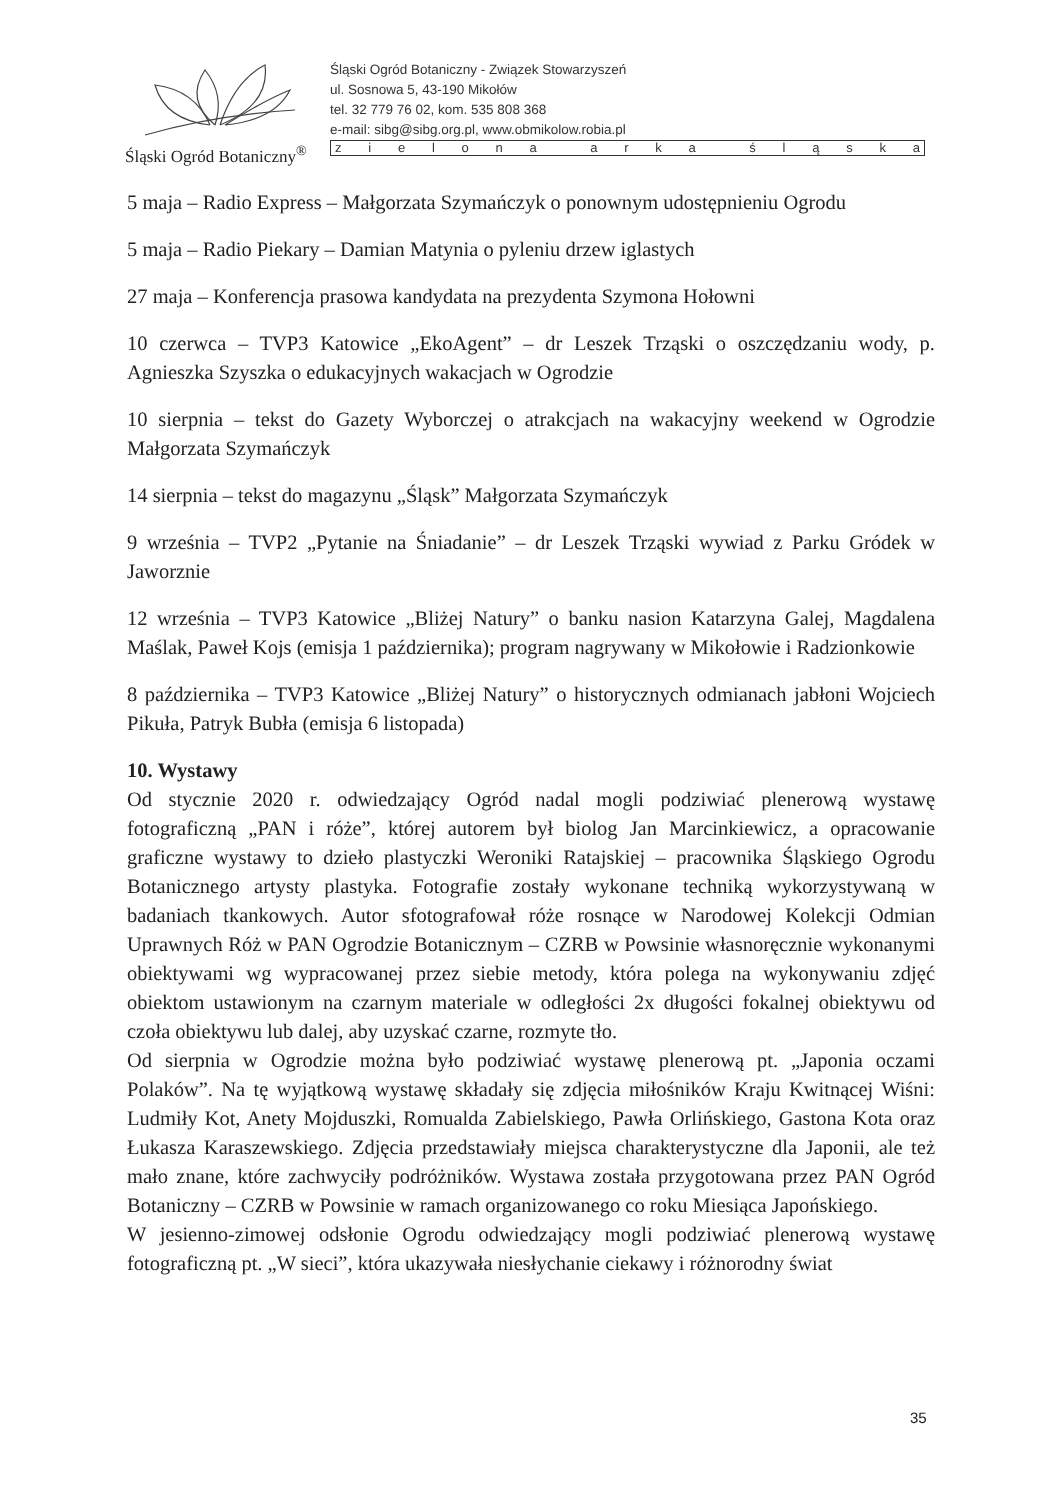Śląski Ogród Botaniczny<sup>®</sup>
Śląski Ogród Botaniczny - Związek Stowarzyszeń
ul. Sosnowa 5, 43-190 Mikołów
tel. 32 779 76 02, kom. 535 808 368
e-mail: sibg@sibg.org.pl, www.obmikolow.robia.pl
zielona arka śląska
5 maja – Radio Express – Małgorzata Szymańczyk o ponownym udostępnieniu Ogrodu
5 maja – Radio Piekary – Damian Matynia o pyleniu drzew iglastych
27 maja – Konferencja prasowa kandydata na prezydenta Szymona Hołowni
10 czerwca – TVP3 Katowice „EkoAgent” – dr Leszek Trząski o oszczędzaniu wody, p. Agnieszka Szyszka o edukacyjnych wakacjach w Ogrodzie
10 sierpnia – tekst do Gazety Wyborczej o atrakcjach na wakacyjny weekend w Ogrodzie Małgorzata Szymańczyk
14 sierpnia – tekst do magazynu „Śląsk” Małgorzata Szymańczyk
9 września – TVP2 „Pytanie na Śniadanie” – dr Leszek Trząski wywiad z Parku Gródek w Jaworznie
12 września – TVP3 Katowice „Bliżej Natury” o banku nasion Katarzyna Galej, Magdalena Maślak, Paweł Kojs (emisja 1 października); program nagrywany w Mikołowie i Radzionkowie
8 października – TVP3 Katowice „Bliżej Natury” o historycznych odmianach jabłoni Wojciech Pikuła, Patryk Bubła (emisja 6 listopada)
10. Wystawy
Od stycznie 2020 r. odwiedzający Ogród nadal mogli podziwiać plenerową wystawę fotograficzną „PAN i róże”, której autorem był biolog Jan Marcinkiewicz, a opracowanie graficzne wystawy to dzieło plastyczki Weroniki Ratajskiej – pracownika Śląskiego Ogrodu Botanicznego artysty plastyka. Fotografie zostały wykonane techniką wykorzystywaną w badaniach tkankowych. Autor sfotografował róże rosnące w Narodowej Kolekcji Odmian Uprawnych Róż w PAN Ogrodzie Botanicznym – CZRB w Powsinie własnoręcznie wykonanymi obiektywami wg wypracowanej przez siebie metody, która polega na wykonywaniu zdjęć obiektom ustawionym na czarnym materiale w odległości 2x długości fokalnej obiektywu od czoła obiektywu lub dalej, aby uzyskać czarne, rozmyte tło.
Od sierpnia w Ogrodzie można było podziwiać wystawę plenerową pt. „Japonia oczami Polaków”. Na tę wyjątkową wystawę składały się zdjęcia miłośników Kraju Kwitnącej Wiśni: Ludmiły Kot, Anety Mojduszki, Romualda Zabielskiego, Pawła Orlińskiego, Gastona Kota oraz Łukasza Karaszewskiego. Zdjęcia przedstawiały miejsca charakterystyczne dla Japonii, ale też mało znane, które zachwyciły podróżników. Wystawa została przygotowana przez PAN Ogród Botaniczny – CZRB w Powsinie w ramach organizowanego co roku Miesiąca Japońskiego.
W jesienno-zimowej odsłonie Ogrodu odwiedzający mogli podziwiać plenerową wystawę fotograficzną pt. „W sieci”, która ukazywała niesłychanie ciekawy i różnorodny świat
35